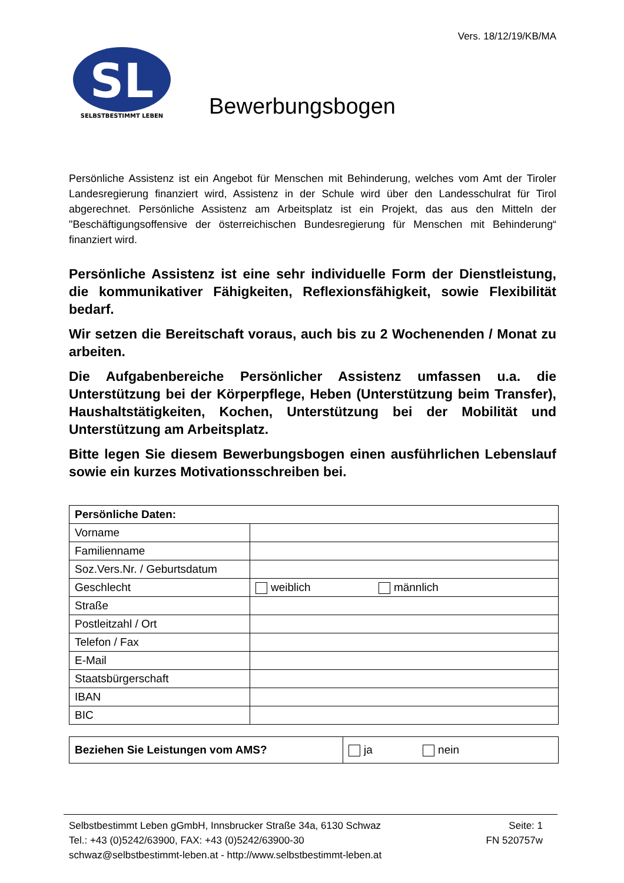Vers. 18/12/19/KB/MA
SL
SELBSTBESTIMMT LEBEN
Bewerbungsbogen
Persönliche Assistenz ist ein Angebot für Menschen mit Behinderung, welches vom Amt der Tiroler Landesregierung finanziert wird, Assistenz in der Schule wird über den Landesschulrat für Tirol abgerechnet. Persönliche Assistenz am Arbeitsplatz ist ein Projekt, das aus den Mitteln der "Beschäftigungsoffensive der österreichischen Bundesregierung für Menschen mit Behinderung“ finanziert wird.
Persönliche Assistenz ist eine sehr individuelle Form der Dienstleistung, die kommunikativer Fähigkeiten, Reflexionsfähigkeit, sowie Flexibilität bedarf.
Wir setzen die Bereitschaft voraus, auch bis zu 2 Wochenenden / Monat zu arbeiten.
Die Aufgabenbereiche Persönlicher Assistenz umfassen u.a. die Unterstützung bei der Körperpflege, Heben (Unterstützung beim Transfer), Haushaltstätigkeiten, Kochen, Unterstützung bei der Mobilität und Unterstützung am Arbeitsplatz.
Bitte legen Sie diesem Bewerbungsbogen einen ausführlichen Lebenslauf sowie ein kurzes Motivationsschreiben bei.
| Persönliche Daten: | |
| --- | --- |
| Vorname | |
| Familienname | |
| Soz.Vers.Nr. / Geburtsdatum | |
| Geschlecht | weiblich männlich |
| Straße | |
| Postleitzahl / Ort | |
| Telefon / Fax | |
| E-Mail | |
| Staatsbürgerschaft | |
| IBAN | |
| BIC | |
| Beziehen Sie Leistungen vom AMS? | ja nein |
Selbstbestimmt Leben gGmbH, Innsbrucker Straße 34a, 6130 Schwaz Seite: 1
Tel.: +43 (0)5242/63900, FAX: +43 (0)5242/63900-30 FN 520757w
schwaz@selbstbestimmt-leben.at - http://www.selbstbestimmt-leben.at